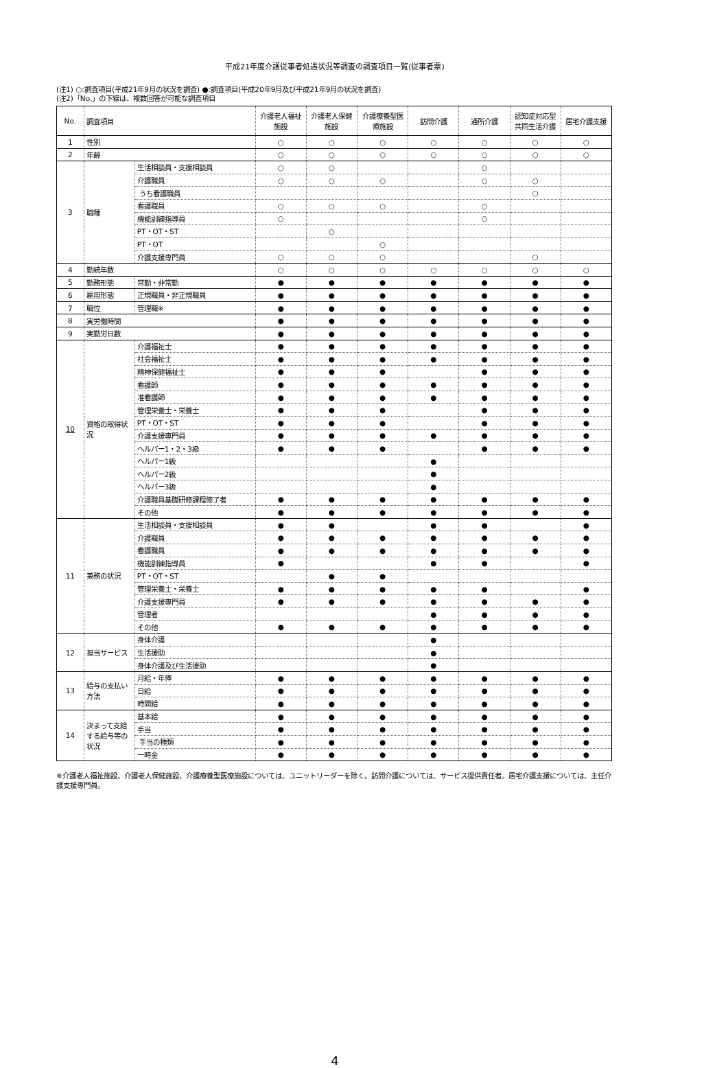平成21年度介護従事者処遇状況等調査の調査項目一覧(従事者票)
(注1) ○:調査項目(平成21年9月の状況を調査) ●:調査項目(平成20年9月及び平成21年9月の状況を調査)
(注2)「No.」の下線は、複数回答が可能な調査項目
| No. | 調査項目 | | 介護老人福祉施設 | 介護老人保健施設 | 介護療養型医療施設 | 訪問介護 | 通所介護 | 認知症対応型共同生活介護 | 居宅介護支援 |
| --- | --- | --- | --- | --- | --- | --- | --- | --- | --- |
| 1 | 性別 | | ○ | ○ | ○ | ○ | ○ | ○ | ○ |
| 2 | 年齢 | | ○ | ○ | ○ | ○ | ○ | ○ | ○ |
| 3 | 職種 | 生活相談員・支援相談員 | ○ | ○ | | | ○ | | |
| | | 介護職員 | ○ | ○ | ○ | | ○ | ○ | |
| | | うち看護職員 | | | | | | ○ | |
| | | 看護職員 | ○ | ○ | ○ | | ○ | | |
| | | 機能訓練指導員 | ○ | | | | ○ | | |
| | | PT・OT・ST | | ○ | | | | | |
| | | PT・OT | | | ○ | | | | |
| | | 介護支援専門員 | ○ | ○ | ○ | | | ○ | |
| 4 | 勤続年数 | | ○ | ○ | ○ | ○ | ○ | ○ | ○ |
| 5 | 勤務形態 | 常勤・非常勤 | ● | ● | ● | ● | ● | ● | ● |
| 6 | 雇用形態 | 正規職員・非正規職員 | ● | ● | ● | ● | ● | ● | ● |
| 7 | 職位 | 管理職※ | ● | ● | ● | ● | ● | ● | ● |
| 8 | 実労働時間 | | ● | ● | ● | ● | ● | ● | ● |
| 9 | 実勤労日数 | | ● | ● | ● | ● | ● | ● | ● |
| 10 | 資格の取得状況 | 介護福祉士 | ● | ● | ● | ● | ● | ● | ● |
| | | 社会福祉士 | ● | ● | ● | ● | ● | ● | ● |
| | | 精神保健福祉士 | ● | ● | ● | | ● | ● | ● |
| | | 看護師 | ● | ● | ● | ● | ● | ● | ● |
| | | 准看護師 | ● | ● | ● | ● | ● | ● | ● |
| | | 管理栄養士・栄養士 | ● | ● | ● | | ● | ● | ● |
| | | PT・OT・ST | ● | ● | ● | | ● | ● | ● |
| | | 介護支援専門員 | ● | ● | ● | ● | ● | ● | ● |
| | | ヘルパー1・2・3級 | ● | ● | ● | | ● | ● | ● |
| | | ヘルパー1級 | | | | ● | | | |
| | | ヘルパー2級 | | | | ● | | | |
| | | ヘルパー3級 | | | | ● | | | |
| | | 介護職員基礎研修課程修了者 | ● | ● | ● | ● | ● | ● | ● |
| | | その他 | ● | ● | ● | ● | ● | ● | ● |
| 11 | 兼務の状況 | 生活相談員・支援相談員 | ● | ● | | ● | ● | | ● |
| | | 介護職員 | ● | ● | ● | ● | ● | ● | ● |
| | | 看護職員 | ● | ● | ● | ● | ● | ● | ● |
| | | 機能訓練指導員 | ● | | | ● | ● | | ● |
| | | PT・OT・ST | | ● | ● | | | | |
| | | 管理栄養士・栄養士 | ● | ● | ● | ● | ● | | ● |
| | | 介護支援専門員 | ● | ● | ● | ● | ● | ● | ● |
| | | 管理者 | | | | ● | ● | ● | ● |
| | | その他 | ● | ● | ● | ● | ● | ● | ● |
| 12 | 担当サービス | 身体介護 | | | | ● | | | |
| | | 生活援助 | | | | ● | | | |
| | | 身体介護及び生活援助 | | | | ● | | | |
| 13 | 給与の支払い方法 | 月給・年俸 | ● | ● | ● | ● | ● | ● | ● |
| | | 日給 | ● | ● | ● | ● | ● | ● | ● |
| | | 時間給 | ● | ● | ● | ● | ● | ● | ● |
| 14 | 決まって支給する給与等の状況 | 基本給 | ● | ● | ● | ● | ● | ● | ● |
| | | 手当 | ● | ● | ● | ● | ● | ● | ● |
| | | 手当の種類 | ● | ● | ● | ● | ● | ● | ● |
| | | 一時金 | ● | ● | ● | ● | ● | ● | ● |
※介護老人福祉施設、介護老人保健施設、介護療養型医療施設については、ユニットリーダーを除く。訪問介護については、サービス提供責任者。居宅介護支援については、主任介護支援専門員。
4